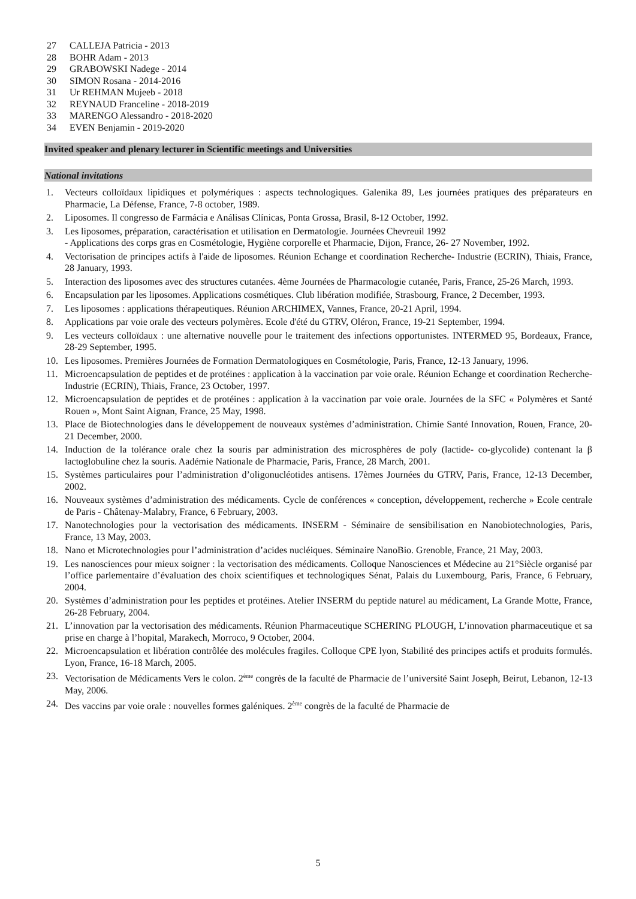27 CALLEJA Patricia - 2013
28 BOHR Adam - 2013
29 GRABOWSKI Nadege - 2014
30 SIMON Rosana - 2014-2016
31 Ur REHMAN Mujeeb - 2018
32 REYNAUD Franceline - 2018-2019
33 MARENGO Alessandro - 2018-2020
34 EVEN Benjamin - 2019-2020
Invited speaker and plenary lecturer in Scientific meetings and Universities
National invitations
1. Vecteurs colloïdaux lipidiques et polymériques : aspects technologiques. Galenika 89, Les journées pratiques des préparateurs en Pharmacie, La Défense, France, 7-8 october, 1989.
2. Liposomes. Il congresso de Farmácia e Análisas Clínicas, Ponta Grossa, Brasil, 8-12 October, 1992.
3. Les liposomes, préparation, caractérisation et utilisation en Dermatologie. Journées Chevreuil 1992
- Applications des corps gras en Cosmétologie, Hygiène corporelle et Pharmacie, Dijon, France, 26- 27 November, 1992.
4. Vectorisation de principes actifs à l'aide de liposomes. Réunion Echange et coordination Recherche- Industrie (ECRIN), Thiais, France, 28 January, 1993.
5. Interaction des liposomes avec des structures cutanées. 4ème Journées de Pharmacologie cutanée, Paris, France, 25-26 March, 1993.
6. Encapsulation par les liposomes. Applications cosmétiques. Club libération modifiée, Strasbourg, France, 2 December, 1993.
7. Les liposomes : applications thérapeutiques. Réunion ARCHIMEX, Vannes, France, 20-21 April, 1994.
8. Applications par voie orale des vecteurs polymères. Ecole d'été du GTRV, Oléron, France, 19-21 September, 1994.
9. Les vecteurs colloïdaux : une alternative nouvelle pour le traitement des infections opportunistes. INTERMED 95, Bordeaux, France, 28-29 September, 1995.
10. Les liposomes. Premières Journées de Formation Dermatologiques en Cosmétologie, Paris, France, 12-13 January, 1996.
11. Microencapsulation de peptides et de protéines : application à la vaccination par voie orale. Réunion Echange et coordination Recherche-Industrie (ECRIN), Thiais, France, 23 October, 1997.
12. Microencapsulation de peptides et de protéines : application à la vaccination par voie orale. Journées de la SFC « Polymères et Santé Rouen », Mont Saint Aignan, France, 25 May, 1998.
13. Place de Biotechnologies dans le développement de nouveaux systèmes d’administration. Chimie Santé Innovation, Rouen, France, 20-21 December, 2000.
14. Induction de la tolérance orale chez la souris par administration des microsphères de poly (lactide- co-glycolide) contenant la β lactoglobuline chez la souris. Aadémie Nationale de Pharmacie, Paris, France, 28 March, 2001.
15. Systèmes particulaires pour l’administration d’oligonucléotides antisens. 17èmes Journées du GTRV, Paris, France, 12-13 December, 2002.
16. Nouveaux systèmes d’administration des médicaments. Cycle de conférences « conception, développement, recherche » Ecole centrale de Paris - Châtenay-Malabry, France, 6 February, 2003.
17. Nanotechnologies pour la vectorisation des médicaments. INSERM - Séminaire de sensibilisation en Nanobiotechnologies, Paris, France, 13 May, 2003.
18. Nano et Microtechnologies pour l’administration d’acides nucléiques. Séminaire NanoBio. Grenoble, France, 21 May, 2003.
19. Les nanosciences pour mieux soigner : la vectorisation des médicaments. Colloque Nanosciences et Médecine au 21°Siècle organisé par l’office parlementaire d’évaluation des choix scientifiques et technologiques Sénat, Palais du Luxembourg, Paris, France, 6 February, 2004.
20. Systèmes d’administration pour les peptides et protéines. Atelier INSERM du peptide naturel au médicament, La Grande Motte, France, 26-28 February, 2004.
21. L’innovation par la vectorisation des médicaments. Réunion Pharmaceutique SCHERING PLOUGH, L’innovation pharmaceutique et sa prise en charge à l’hopital, Marakech, Morroco, 9 October, 2004.
22. Microencapsulation et libération contrôlée des molécules fragiles. Colloque CPE lyon, Stabilité des principes actifs et produits formulés. Lyon, France, 16-18 March, 2005.
23. Vectorisation de Médicaments Vers le colon. 2<sup>ème</sup> congrès de la faculté de Pharmacie de l’université Saint Joseph, Beirut, Lebanon, 12-13 May, 2006.
24. Des vaccins par voie orale : nouvelles formes galéniques. 2<sup>ème</sup> congrès de la faculté de Pharmacie de
5